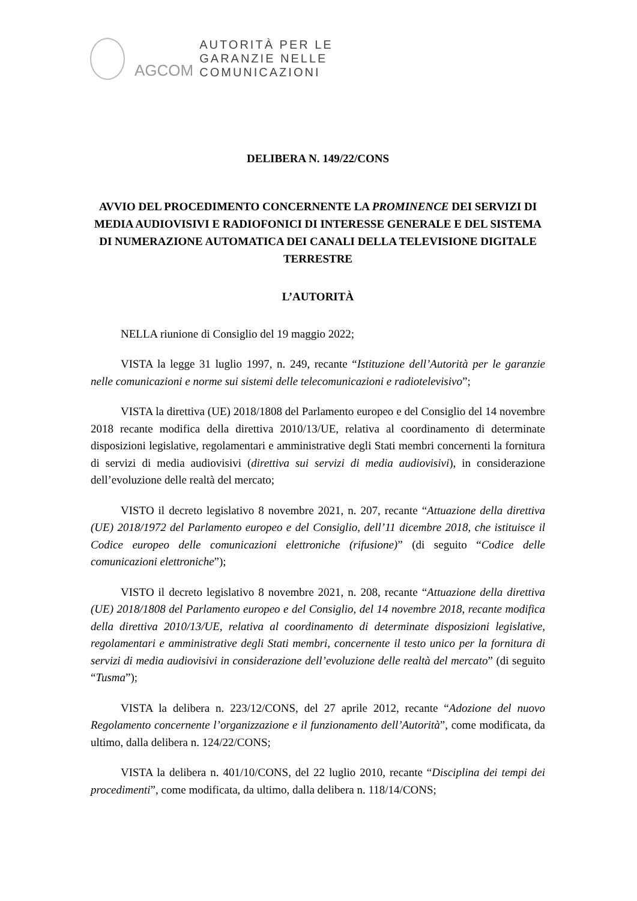AGCOM
AUTORITÀ PER LE
GARANZIE NELLE
COMUNICAZIONI
DELIBERA N. 149/22/CONS
AVVIO DEL PROCEDIMENTO CONCERNENTE LA PROMINENCE DEI SERVIZI DI MEDIA AUDIOVISIVI E RADIOFONICI DI INTERESSE GENERALE E DEL SISTEMA DI NUMERAZIONE AUTOMATICA DEI CANALI DELLA TELEVISIONE DIGITALE TERRESTRE
L’AUTORITÀ
NELLA riunione di Consiglio del 19 maggio 2022;
VISTA la legge 31 luglio 1997, n. 249, recante “Istituzione dell’Autorità per le garanzie nelle comunicazioni e norme sui sistemi delle telecomunicazioni e radiotelevisivo”;
VISTA la direttiva (UE) 2018/1808 del Parlamento europeo e del Consiglio del 14 novembre 2018 recante modifica della direttiva 2010/13/UE, relativa al coordinamento di determinate disposizioni legislative, regolamentari e amministrative degli Stati membri concernenti la fornitura di servizi di media audiovisivi (direttiva sui servizi di media audiovisivi), in considerazione dell’evoluzione delle realtà del mercato;
VISTO il decreto legislativo 8 novembre 2021, n. 207, recante “Attuazione della direttiva (UE) 2018/1972 del Parlamento europeo e del Consiglio, dell’11 dicembre 2018, che istituisce il Codice europeo delle comunicazioni elettroniche (rifusione)” (di seguito “Codice delle comunicazioni elettroniche”);
VISTO il decreto legislativo 8 novembre 2021, n. 208, recante “Attuazione della direttiva (UE) 2018/1808 del Parlamento europeo e del Consiglio, del 14 novembre 2018, recante modifica della direttiva 2010/13/UE, relativa al coordinamento di determinate disposizioni legislative, regolamentari e amministrative degli Stati membri, concernente il testo unico per la fornitura di servizi di media audiovisivi in considerazione dell’evoluzione delle realtà del mercato” (di seguito “Tusma”);
VISTA la delibera n. 223/12/CONS, del 27 aprile 2012, recante “Adozione del nuovo Regolamento concernente l’organizzazione e il funzionamento dell’Autorità”, come modificata, da ultimo, dalla delibera n. 124/22/CONS;
VISTA la delibera n. 401/10/CONS, del 22 luglio 2010, recante “Disciplina dei tempi dei procedimenti”, come modificata, da ultimo, dalla delibera n. 118/14/CONS;